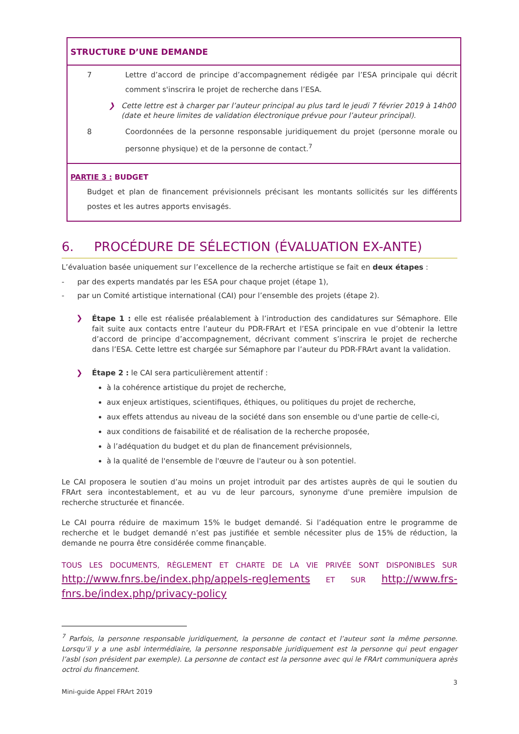STRUCTURE D’UNE DEMANDE
7 Lettre d’accord de principe d’accompagnement rédigée par l’ESA principale qui décrit comment s'inscrira le projet de recherche dans l’ESA.
❯ Cette lettre est à charger par l’auteur principal au plus tard le jeudi 7 février 2019 à 14h00 (date et heure limites de validation électronique prévue pour l’auteur principal).
8 Coordonnées de la personne responsable juridiquement du projet (personne morale ou personne physique) et de la personne de contact.<sup>7</sup>
PARTIE 3 : BUDGET
Budget et plan de financement prévisionnels précisant les montants sollicités sur les différents postes et les autres apports envisagés.
6. PROCÉDURE DE SÉLECTION (ÉVALUATION EX-ANTE)
L’évaluation basée uniquement sur l’excellence de la recherche artistique se fait en deux étapes :
- par des experts mandatés par les ESA pour chaque projet (étape 1),
- par un Comité artistique international (CAI) pour l’ensemble des projets (étape 2).
❯
Étape 1 : elle est réalisée préalablement à l’introduction des candidatures sur Sémaphore. Elle fait suite aux contacts entre l’auteur du PDR-FRArt et l’ESA principale en vue d’obtenir la lettre d’accord de principe d’accompagnement, décrivant comment s’inscrira le projet de recherche dans l’ESA. Cette lettre est chargée sur Sémaphore par l’auteur du PDR-FRArt avant la validation.
❯ Étape 2 : le CAI sera particulièrement attentif :
à la cohérence artistique du projet de recherche,
aux enjeux artistiques, scientifiques, éthiques, ou politiques du projet de recherche,
aux effets attendus au niveau de la société dans son ensemble ou d'une partie de celle-ci,
aux conditions de faisabilité et de réalisation de la recherche proposée,
à l’adéquation du budget et du plan de financement prévisionnels,
à la qualité de l'ensemble de l'œuvre de l'auteur ou à son potentiel.
Le CAI proposera le soutien d’au moins un projet introduit par des artistes auprès de qui le soutien du FRArt sera incontestablement, et au vu de leur parcours, synonyme d'une première impulsion de recherche structurée et financée.
Le CAI pourra réduire de maximum 15% le budget demandé. Si l’adéquation entre le programme de recherche et le budget demandé n’est pas justifiée et semble nécessiter plus de 15% de réduction, la demande ne pourra être considérée comme finançable.
TOUS LES DOCUMENTS, RÈGLEMENT ET CHARTE DE LA VIE PRIVÉE SONT DISPONIBLES SUR http://www.fnrs.be/index.php/appels-reglements ET SUR http://www.frs-fnrs.be/index.php/privacy-policy
<sup>7</sup> Parfois, la personne responsable juridiquement, la personne de contact et l’auteur sont la même personne. Lorsqu’il y a une asbl intermédiaire, la personne responsable juridiquement est la personne qui peut engager l’asbl (son président par exemple). La personne de contact est la personne avec qui le FRArt communiquera après octroi du financement.
3
Mini-guide Appel FRArt 2019